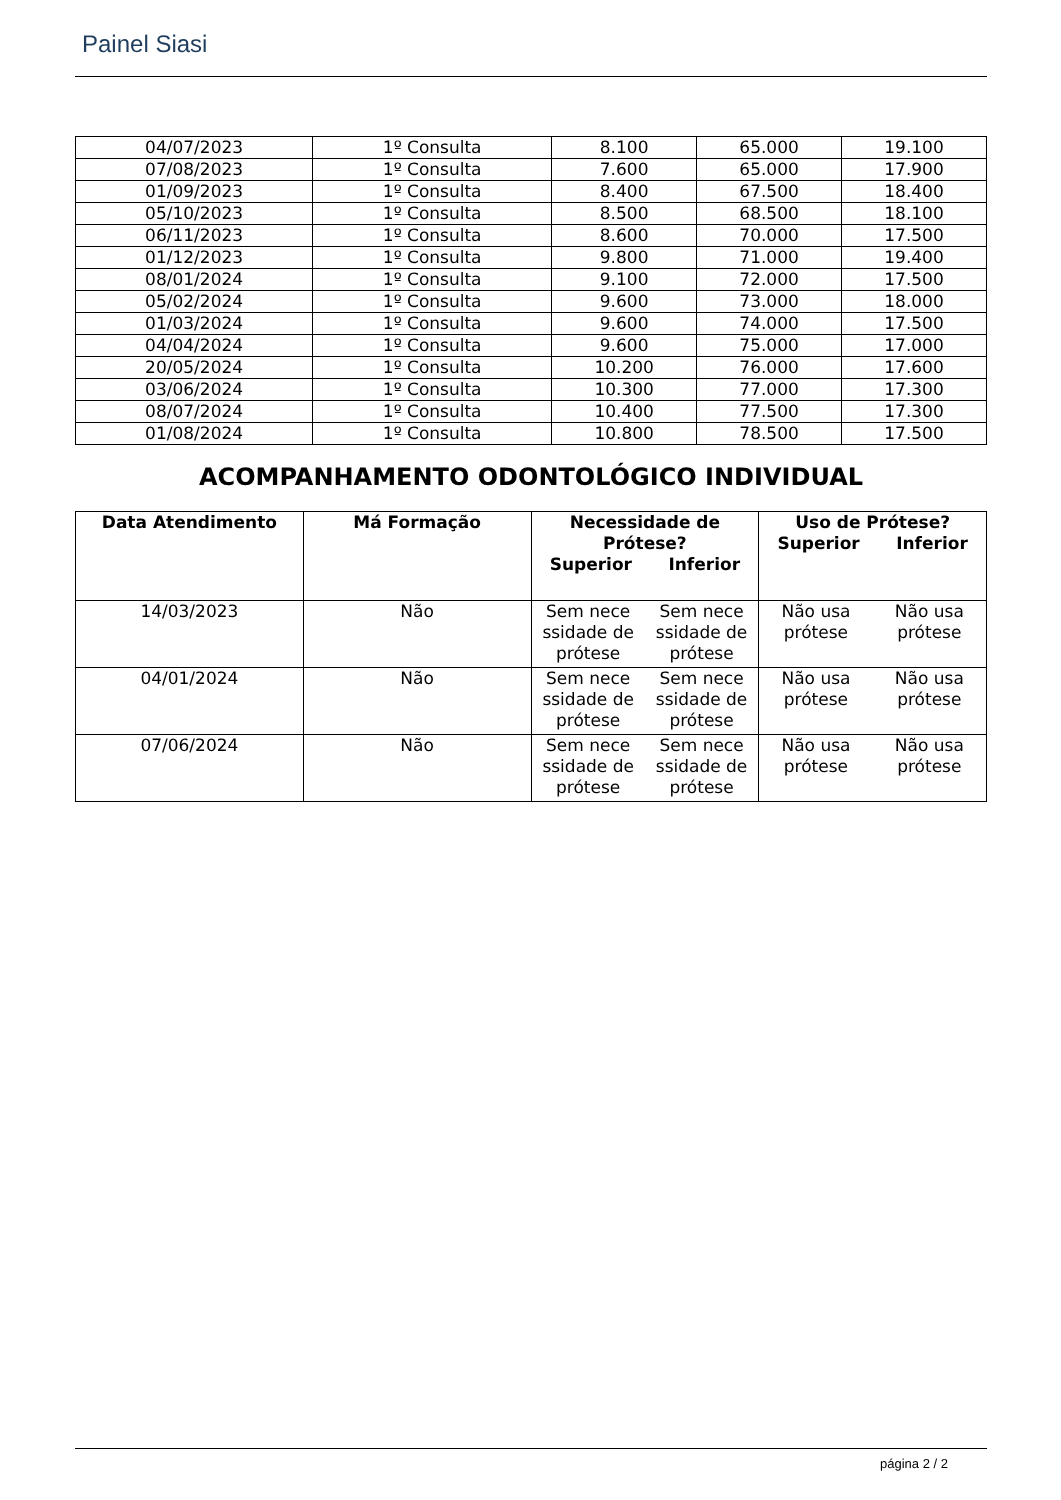Painel Siasi
| 04/07/2023 | 1º Consulta | 8.100 | 65.000 | 19.100 |
| 07/08/2023 | 1º Consulta | 7.600 | 65.000 | 17.900 |
| 01/09/2023 | 1º Consulta | 8.400 | 67.500 | 18.400 |
| 05/10/2023 | 1º Consulta | 8.500 | 68.500 | 18.100 |
| 06/11/2023 | 1º Consulta | 8.600 | 70.000 | 17.500 |
| 01/12/2023 | 1º Consulta | 9.800 | 71.000 | 19.400 |
| 08/01/2024 | 1º Consulta | 9.100 | 72.000 | 17.500 |
| 05/02/2024 | 1º Consulta | 9.600 | 73.000 | 18.000 |
| 01/03/2024 | 1º Consulta | 9.600 | 74.000 | 17.500 |
| 04/04/2024 | 1º Consulta | 9.600 | 75.000 | 17.000 |
| 20/05/2024 | 1º Consulta | 10.200 | 76.000 | 17.600 |
| 03/06/2024 | 1º Consulta | 10.300 | 77.000 | 17.300 |
| 08/07/2024 | 1º Consulta | 10.400 | 77.500 | 17.300 |
| 01/08/2024 | 1º Consulta | 10.800 | 78.500 | 17.500 |
ACOMPANHAMENTO ODONTOLÓGICO INDIVIDUAL
| Data Atendimento | Má Formação | Necessidade de Prótese? Superior Inferior | Uso de Prótese? Superior Inferior |
| --- | --- | --- | --- |
| 14/03/2023 | Não | Sem nece ssidade de prótese Sem nece ssidade de prótese | Não usa prótese Não usa prótese |
| 04/01/2024 | Não | Sem nece ssidade de prótese Sem nece ssidade de prótese | Não usa prótese Não usa prótese |
| 07/06/2024 | Não | Sem nece ssidade de prótese Sem nece ssidade de prótese | Não usa prótese Não usa prótese |
página 2 / 2